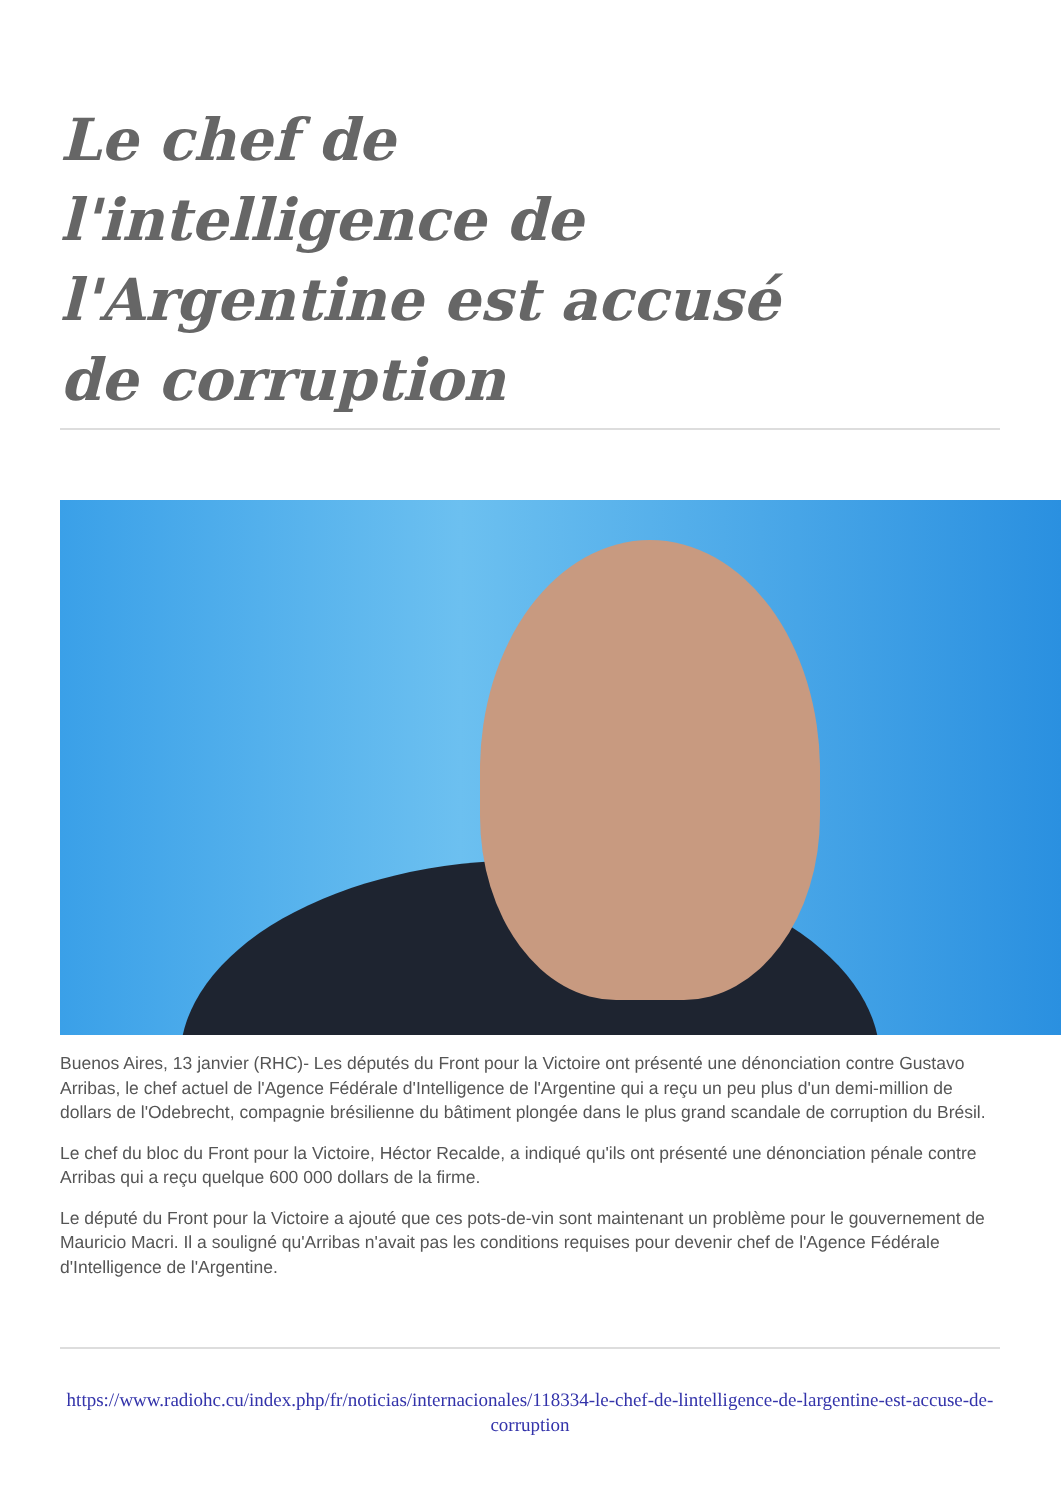Le chef de l'intelligence de l'Argentine est accusé de corruption
Buenos Aires, 13 janvier (RHC)- Les députés du Front pour la Victoire ont présenté une dénonciation contre Gustavo Arribas, le chef actuel de l'Agence Fédérale d'Intelligence de l'Argentine qui a reçu un peu plus d'un demi-million de dollars de l'Odebrecht, compagnie brésilienne du bâtiment plongée dans le plus grand scandale de corruption du Brésil.
Le chef du bloc du Front pour la Victoire, Héctor Recalde, a indiqué qu'ils ont présenté une dénonciation pénale contre Arribas qui a reçu quelque 600 000 dollars de la firme.
Le député du Front pour la Victoire a ajouté que ces pots-de-vin sont maintenant un problème pour le gouvernement de Mauricio Macri. Il a souligné qu'Arribas n'avait pas les conditions requises pour devenir chef de l'Agence Fédérale d'Intelligence de l'Argentine.
https://www.radiohc.cu/index.php/fr/noticias/internacionales/118334-le-chef-de-lintelligence-de-largentine-est-accuse-de-corruption